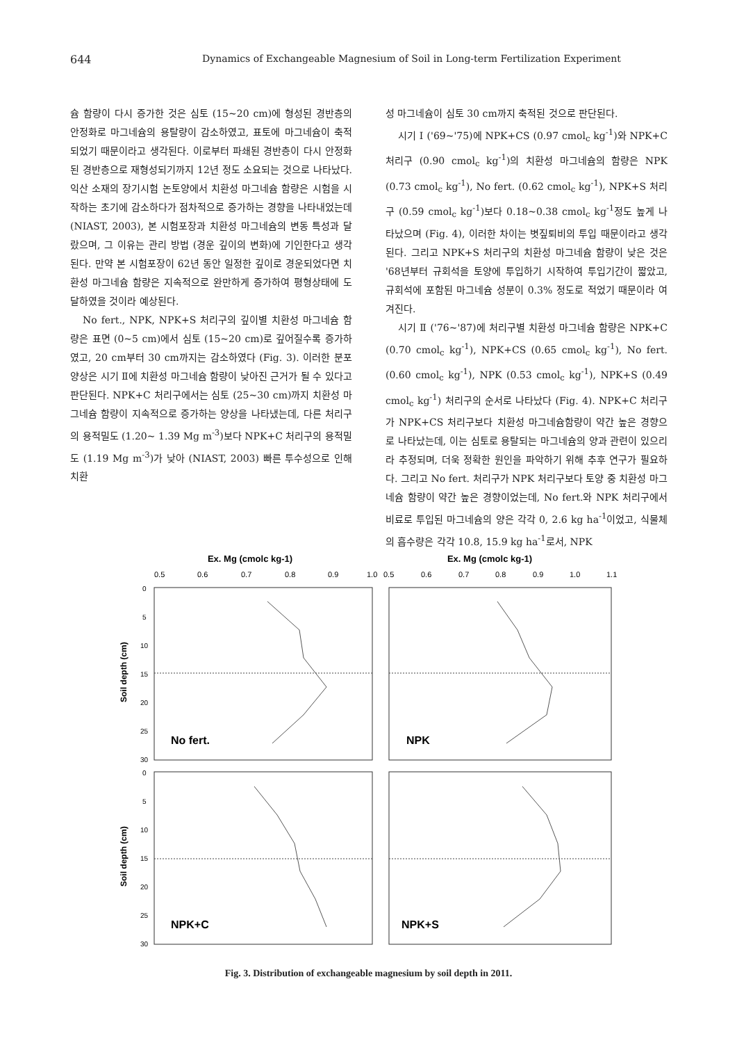644 Dynamics of Exchangeable Magnesium of Soil in Long-term Fertilization Experiment
슘 함량이 다시 증가한 것은 심토 (15~20 cm)에 형성된 경반층의 안정화로 마그네슘의 용탈량이 감소하였고, 표토에 마그네슘이 축적되었기 때문이라고 생각된다. 이로부터 파쇄된 경반층이 다시 안정화된 경반층으로 재형성되기까지 12년 정도 소요되는 것으로 나타났다. 익산 소재의 장기시험 논토양에서 치환성 마그네슘 함량은 시험을 시작하는 초기에 감소하다가 점차적으로 증가하는 경향을 나타내었는데 (NIAST, 2003), 본 시험포장과 치환성 마그네슘의 변동 특성과 달랐으며, 그 이유는 관리 방법 (경운 깊이의 변화)에 기인한다고 생각된다. 만약 본 시험포장이 62년 동안 일정한 깊이로 경운되었다면 치환성 마그네슘 함량은 지속적으로 완만하게 증가하여 평형상태에 도달하였을 것이라 예상된다.
No fert., NPK, NPK+S 처리구의 깊이별 치환성 마그네슘 함량은 표면 (0~5 cm)에서 심토 (15~20 cm)로 깊어질수록 증가하였고, 20 cm부터 30 cm까지는 감소하였다 (Fig. 3). 이러한 분포 양상은 시기 Ⅱ에 치환성 마그네슘 함량이 낮아진 근거가 될 수 있다고 판단된다. NPK+C 처리구에서는 심토 (25~30 cm)까지 치환성 마그네슘 함량이 지속적으로 증가하는 양상을 나타냈는데, 다른 처리구의 용적밀도 (1.20~ 1.39 Mg m<sup>-3</sup>)보다 NPK+C 처리구의 용적밀도 (1.19 Mg m<sup>-3</sup>)가 낮아 (NIAST, 2003) 빠른 투수성으로 인해 치환
성 마그네슘이 심토 30 cm까지 축적된 것으로 판단된다.
시기 Ⅰ ('69~'75)에 NPK+CS (0.97 cmol<sub>c</sub> kg<sup>-1</sup>)와 NPK+C 처리구 (0.90 cmol<sub>c</sub> kg<sup>-1</sup>)의 치환성 마그네슘의 함량은 NPK (0.73 cmol<sub>c</sub> kg<sup>-1</sup>), No fert. (0.62 cmol<sub>c</sub> kg<sup>-1</sup>), NPK+S 처리구 (0.59 cmol<sub>c</sub> kg<sup>-1</sup>)보다 0.18~0.38 cmol<sub>c</sub> kg<sup>-1</sup>정도 높게 나타났으며 (Fig. 4), 이러한 차이는 볏짚퇴비의 투입 때문이라고 생각된다. 그리고 NPK+S 처리구의 치환성 마그네슘 함량이 낮은 것은 '68년부터 규회석을 토양에 투입하기 시작하여 투입기간이 짧았고, 규회석에 포함된 마그네슘 성분이 0.3% 정도로 적었기 때문이라 여겨진다.
시기 Ⅱ ('76~'87)에 처리구별 치환성 마그네슘 함량은 NPK+C (0.70 cmol<sub>c</sub> kg<sup>-1</sup>), NPK+CS (0.65 cmol<sub>c</sub> kg<sup>-1</sup>), No fert. (0.60 cmol<sub>c</sub> kg<sup>-1</sup>), NPK (0.53 cmol<sub>c</sub> kg<sup>-1</sup>), NPK+S (0.49 cmol<sub>c</sub> kg<sup>-1</sup>) 처리구의 순서로 나타났다 (Fig. 4). NPK+C 처리구가 NPK+CS 처리구보다 치환성 마그네슘함량이 약간 높은 경향으로 나타났는데, 이는 심토로 용탈되는 마그네슘의 양과 관련이 있으리라 추정되며, 더욱 정확한 원인을 파악하기 위해 추후 연구가 필요하다. 그리고 No fert. 처리구가 NPK 처리구보다 토양 중 치환성 마그네슘 함량이 약간 높은 경향이었는데, No fert.와 NPK 처리구에서 비료로 투입된 마그네슘의 양은 각각 0, 2.6 kg ha<sup>-1</sup>이었고, 식물체의 흡수량은 각각 10.8, 15.9 kg ha<sup>-1</sup>로서, NPK
Ex. Mg (cmolc kg-1)
Ex. Mg (cmolc kg-1)
0.5
0.6
0.7
0.8
0.9
1.0
0.5
0.6
0.7
0.8
0.9
1.0
1.1
0
5
10
15
20
25
30
0
5
10
15
20
25
30
Soil depth (cm)
Soil depth (cm)
No fert.
NPK
NPK+C
NPK+S
Fig. 3. Distribution of exchangeable magnesium by soil depth in 2011.